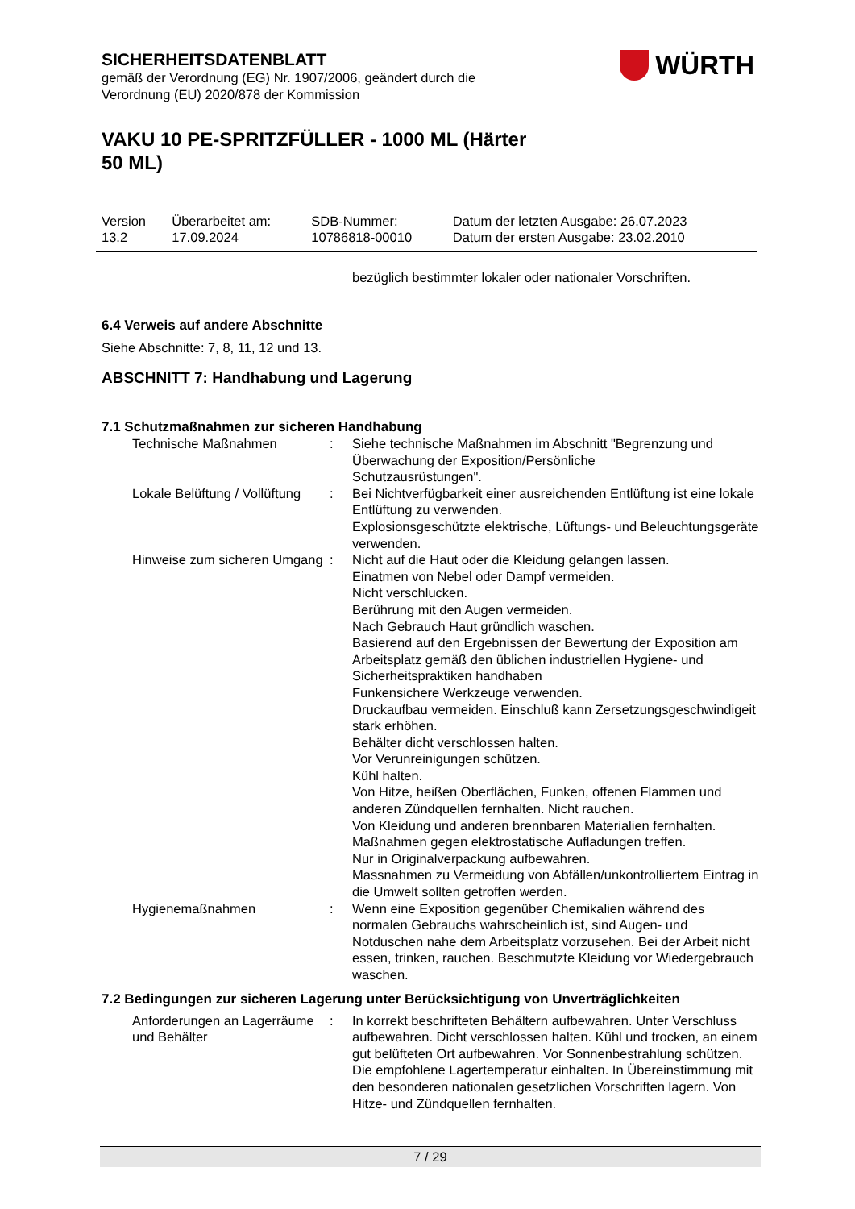WÜRTH
SICHERHEITSDATENBLATT
gemäß der Verordnung (EG) Nr. 1907/2006, geändert durch die
Verordnung (EU) 2020/878 der Kommission
VAKU 10 PE-SPRITZFÜLLER - 1000 ML (Härter
50 ML)
| Version 13.2 | Überarbeitet am: 17.09.2024 | SDB-Nummer: 10786818-00010 | Datum der letzten Ausgabe: 26.07.2023 Datum der ersten Ausgabe: 23.02.2010 |
bezüglich bestimmter lokaler oder nationaler Vorschriften.
6.4 Verweis auf andere Abschnitte
Siehe Abschnitte: 7, 8, 11, 12 und 13.
ABSCHNITT 7: Handhabung und Lagerung
7.1 Schutzmaßnahmen zur sicheren Handhabung
| Technische Maßnahmen | : | Siehe technische Maßnahmen im Abschnitt "Begrenzung und Überwachung der Exposition/Persönliche Schutzausrüstungen". |
| Lokale Belüftung / Vollüftung | : | Bei Nichtverfügbarkeit einer ausreichenden Entlüftung ist eine lokale Entlüftung zu verwenden. Explosionsgeschützte elektrische, Lüftungs- und Beleuchtungsgeräte verwenden. |
| Hinweise zum sicheren Umgang | : | Nicht auf die Haut oder die Kleidung gelangen lassen. Einatmen von Nebel oder Dampf vermeiden. Nicht verschlucken. Berührung mit den Augen vermeiden. Nach Gebrauch Haut gründlich waschen. Basierend auf den Ergebnissen der Bewertung der Exposition am Arbeitsplatz gemäß den üblichen industriellen Hygiene- und Sicherheitspraktiken handhaben Funkensichere Werkzeuge verwenden. Druckaufbau vermeiden. Einschluß kann Zersetzungsgeschwindigeit stark erhöhen. Behälter dicht verschlossen halten. Vor Verunreinigungen schützen. Kühl halten. Von Hitze, heißen Oberflächen, Funken, offenen Flammen und anderen Zündquellen fernhalten. Nicht rauchen. Von Kleidung und anderen brennbaren Materialien fernhalten. Maßnahmen gegen elektrostatische Aufladungen treffen. Nur in Originalverpackung aufbewahren. Massnahmen zu Vermeidung von Abfällen/unkontrolliertem Eintrag in die Umwelt sollten getroffen werden. |
| Hygienemaßnahmen | : | Wenn eine Exposition gegenüber Chemikalien während des normalen Gebrauchs wahrscheinlich ist, sind Augen- und Notduschen nahe dem Arbeitsplatz vorzusehen. Bei der Arbeit nicht essen, trinken, rauchen. Beschmutzte Kleidung vor Wiedergebrauch waschen. |
7.2 Bedingungen zur sicheren Lagerung unter Berücksichtigung von Unverträglichkeiten
| Anforderungen an Lagerräume und Behälter | : | In korrekt beschrifteten Behältern aufbewahren. Unter Verschluss aufbewahren. Dicht verschlossen halten. Kühl und trocken, an einem gut belüfteten Ort aufbewahren. Vor Sonnenbestrahlung schützen. Die empfohlene Lagertemperatur einhalten. In Übereinstimmung mit den besonderen nationalen gesetzlichen Vorschriften lagern. Von Hitze- und Zündquellen fernhalten. |
7 / 29